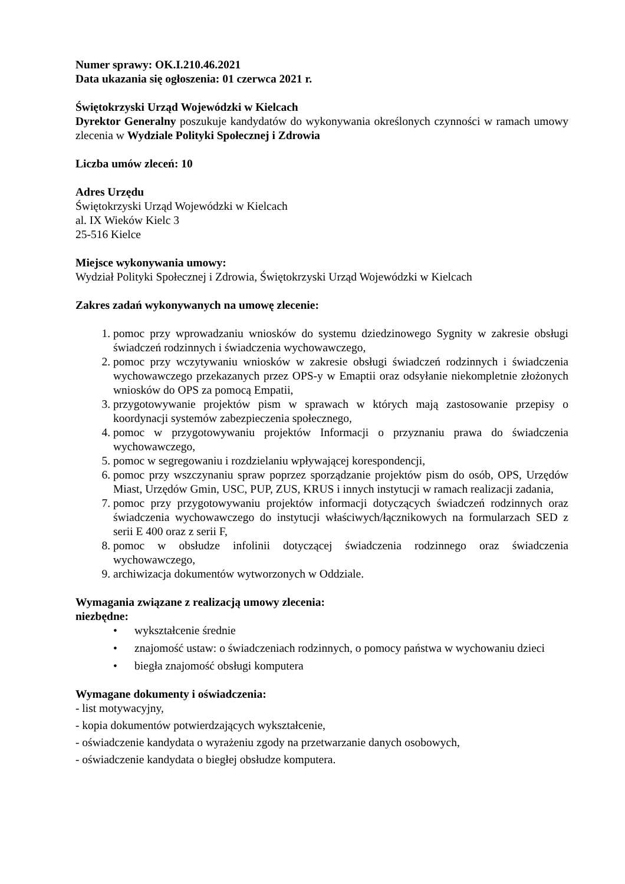Numer sprawy: OK.I.210.46.2021
Data ukazania się ogłoszenia: 01 czerwca 2021 r.
Świętokrzyski Urząd Wojewódzki w Kielcach
Dyrektor Generalny poszukuje kandydatów do wykonywania określonych czynności w ramach umowy zlecenia w Wydziale Polityki Społecznej i Zdrowia
Liczba umów zleceń: 10
Adres Urzędu
Świętokrzyski Urząd Wojewódzki w Kielcach
al. IX Wieków Kielc 3
25-516 Kielce
Miejsce wykonywania umowy:
Wydział Polityki Społecznej i Zdrowia, Świętokrzyski Urząd Wojewódzki w Kielcach
Zakres zadań wykonywanych na umowę zlecenie:
1. pomoc przy wprowadzaniu wniosków do systemu dziedzinowego Sygnity w zakresie obsługi świadczeń rodzinnych i świadczenia wychowawczego,
2. pomoc przy wczytywaniu wniosków w zakresie obsługi świadczeń rodzinnych i świadczenia wychowawczego przekazanych przez OPS-y w Emaptii oraz odsyłanie niekompletnie złożonych wniosków do OPS za pomocą Empatii,
3. przygotowywanie projektów pism w sprawach w których mają zastosowanie przepisy o koordynacji systemów zabezpieczenia społecznego,
4. pomoc w przygotowywaniu projektów Informacji o przyznaniu prawa do świadczenia wychowawczego,
5. pomoc w segregowaniu i rozdzielaniu wpływającej korespondencji,
6. pomoc przy wszczynaniu spraw poprzez sporządzanie projektów pism do osób, OPS, Urzędów Miast, Urzędów Gmin, USC, PUP, ZUS, KRUS i innych instytucji w ramach realizacji zadania,
7. pomoc przy przygotowywaniu projektów informacji dotyczących świadczeń rodzinnych oraz świadczenia wychowawczego do instytucji właściwych/łącznikowych na formularzach SED z serii E 400 oraz z serii F,
8. pomoc w obsłudze infolinii dotyczącej świadczenia rodzinnego oraz świadczenia wychowawczego,
9. archiwizacja dokumentów wytworzonych w Oddziale.
Wymagania związane z realizacją umowy zlecenia:
niezbędne:
• wykształcenie średnie
• znajomość ustaw: o świadczeniach rodzinnych, o pomocy państwa w wychowaniu dzieci
• biegła znajomość obsługi komputera
Wymagane dokumenty i oświadczenia:
- list motywacyjny,
- kopia dokumentów potwierdzających wykształcenie,
- oświadczenie kandydata o wyrażeniu zgody na przetwarzanie danych osobowych,
- oświadczenie kandydata o biegłej obsłudze komputera.